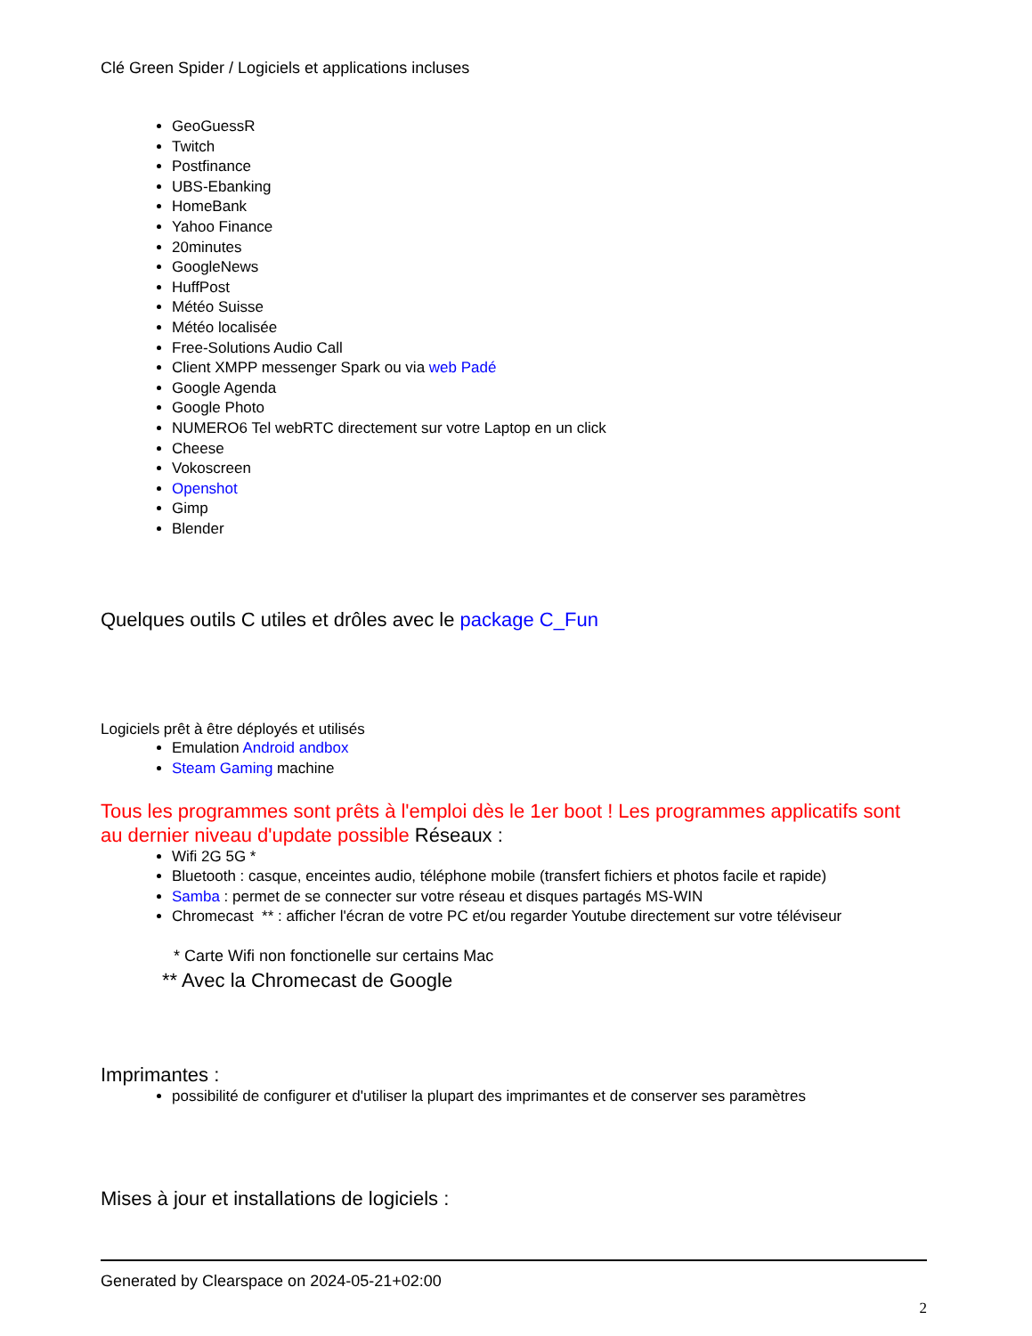Clé Green Spider / Logiciels et applications incluses
GeoGuessR
Twitch
Postfinance
UBS-Ebanking
HomeBank
Yahoo Finance
20minutes
GoogleNews
HuffPost
Météo Suisse
Météo localisée
Free-Solutions Audio Call
Client XMPP messenger Spark ou via web Padé
Google Agenda
Google Photo
NUMERO6 Tel webRTC directement sur votre Laptop en un click
Cheese
Vokoscreen
Openshot
Gimp
Blender
Quelques outils C utiles et drôles avec le package C_Fun
Logiciels prêt à être déployés et utilisés
Emulation Android andbox
Steam Gaming machine
Tous les programmes sont prêts à l'emploi dès le 1er boot ! Les programmes applicatifs sont au dernier niveau d'update possible Réseaux :
Wifi 2G 5G *
Bluetooth : casque, enceintes audio, téléphone mobile (transfert fichiers et photos facile et rapide)
Samba : permet de se connecter sur votre réseau et disques partagés MS-WIN
Chromecast ** : afficher l'écran de votre PC et/ou regarder Youtube directement sur votre téléviseur
* Carte Wifi non fonctionelle sur certains Mac
** Avec la Chromecast de Google
Imprimantes :
possibilité de configurer et d'utiliser la plupart des imprimantes et de conserver ses paramètres
Mises à jour et installations de logiciels :
Generated by Clearspace on 2024-05-21+02:00
2